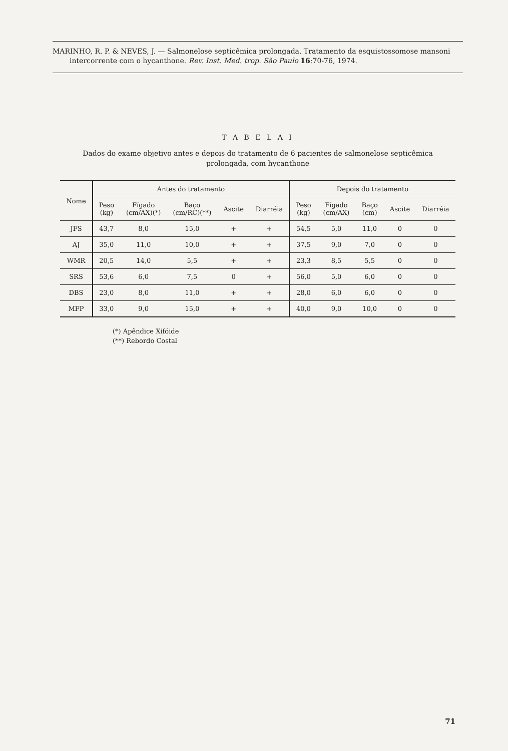MARINHO, R. P. & NEVES, J. — Salmonelose septicêmica prolongada. Tratamento da esquistossomose mansoni intercorrente com o hycanthone. Rev. Inst. Med. trop. São Paulo 16:70-76, 1974.
T A B E L A I
Dados do exame objetivo antes e depois do tratamento de 6 pacientes de salmonelose septicêmica prolongada, com hycanthone
| Nome | Antes do tratamento | | | | | Depois do tratamento | | | | |
| --- | --- | --- | --- | --- | --- | --- | --- | --- | --- | --- |
| | Peso (kg) | Fígado (cm/AX)(*) | Baço (cm/RC)(**) | Ascite | Diarréia | Peso (kg) | Fígado (cm/AX) | Baço (cm) | Ascite | Diarréia |
| JFS | 43,7 | 8,0 | 15,0 | + | + | 54,5 | 5,0 | 11,0 | 0 | 0 |
| AJ | 35,0 | 11,0 | 10,0 | + | + | 37,5 | 9,0 | 7,0 | 0 | 0 |
| WMR | 20,5 | 14,0 | 5,5 | + | + | 23,3 | 8,5 | 5,5 | 0 | 0 |
| SRS | 53,6 | 6,0 | 7,5 | 0 | + | 56,0 | 5,0 | 6,0 | 0 | 0 |
| DBS | 23,0 | 8,0 | 11,0 | + | + | 28,0 | 6,0 | 6,0 | 0 | 0 |
| MFP | 33,0 | 9,0 | 15,0 | + | + | 40,0 | 9,0 | 10,0 | 0 | 0 |
(*) Apêndice Xifóide
(**) Rebordo Costal
71